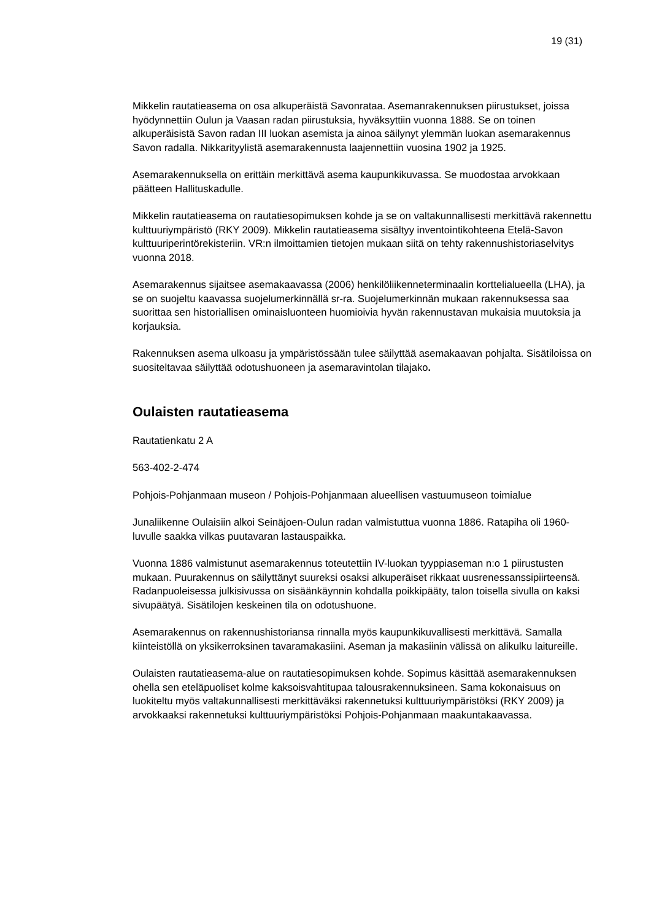19 (31)
Mikkelin rautatieasema on osa alkuperäistä Savonrataa. Asemanrakennuksen piirustukset, joissa hyödynnettiin Oulun ja Vaasan radan piirustuksia, hyväksyttiin vuonna 1888. Se on toinen alkuperäisistä Savon radan III luokan asemista ja ainoa säilynyt ylemmän luokan asemarakennus Savon radalla. Nikkarityylistä asemarakennusta laajennettiin vuosina 1902 ja 1925.
Asemarakennuksella on erittäin merkittävä asema kaupunkikuvassa. Se muodostaa arvokkaan päätteen Hallituskadulle.
Mikkelin rautatieasema on rautatiesopimuksen kohde ja se on valtakunnallisesti merkittävä rakennettu kulttuuriympäristö (RKY 2009). Mikkelin rautatieasema sisältyy inventointikohteena Etelä-Savon kulttuuriperintörekisteriin. VR:n ilmoittamien tietojen mukaan siitä on tehty rakennushistoriaselvitys vuonna 2018.
Asemarakennus sijaitsee asemakaavassa (2006) henkilöliikenneterminaalin korttelialueella (LHA), ja se on suojeltu kaavassa suojelumerkinnällä sr-ra. Suojelumerkinnän mukaan rakennuksessa saa suorittaa sen historiallisen ominaisluonteen huomioivia hyvän rakennustavan mukaisia muutoksia ja korjauksia.
Rakennuksen asema ulkoasu ja ympäristössään tulee säilyttää asemakaavan pohjalta. Sisätiloissa on suositeltavaa säilyttää odotushuoneen ja asemaravintolan tilajako.
Oulaisten rautatieasema
Rautatienkatu 2 A
563-402-2-474
Pohjois-Pohjanmaan museon / Pohjois-Pohjanmaan alueellisen vastuumuseon toimialue
Junaliikenne Oulaisiin alkoi Seinäjoen-Oulun radan valmistuttua vuonna 1886. Ratapiha oli 1960-luvulle saakka vilkas puutavaran lastauspaikka.
Vuonna 1886 valmistunut asemarakennus toteutettiin IV-luokan tyyppiaseman n:o 1 piirustusten mukaan. Puurakennus on säilyttänyt suureksi osaksi alkuperäiset rikkaat uusrenessanssipiirteensä. Radanpuoleisessa julkisivussa on sisäänkäynnin kohdalla poikkipääty, talon toisella sivulla on kaksi sivupäätyä. Sisätilojen keskeinen tila on odotushuone.
Asemarakennus on rakennushistoriansa rinnalla myös kaupunkikuvallisesti merkittävä. Samalla kiinteistöllä on yksikerroksinen tavaramakasiini. Aseman ja makasiinin välissä on alikulku laitureille.
Oulaisten rautatieasema-alue on rautatiesopimuksen kohde. Sopimus käsittää asemarakennuksen ohella sen eteläpuoliset kolme kaksoisvahtitupaa talousrakennuksineen. Sama kokonaisuus on luokiteltu myös valtakunnallisesti merkittäväksi rakennetuksi kulttuuriympäristöksi (RKY 2009) ja arvokkaaksi rakennetuksi kulttuuriympäristöksi Pohjois-Pohjanmaan maakuntakaavassa.